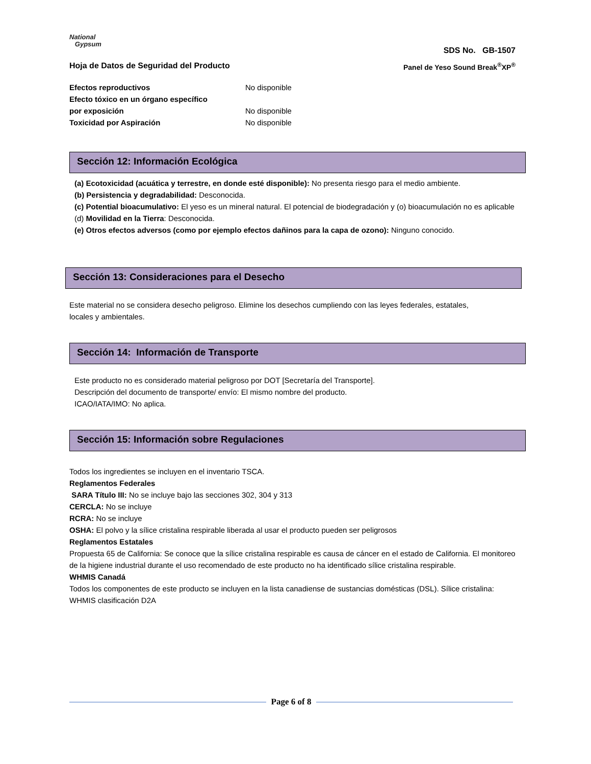National
Gypsum
SDS No. GB-1507
Hoja de Datos de Seguridad del Producto Panel de Yeso Sound Break<sup>®</sup>XP<sup>®</sup>
Efectos reproductivos No disponible Efecto tóxico en un órgano específico por exposición No disponible Toxicidad por Aspiración No disponible
Sección 12: Información Ecológica
(a) Ecotoxicidad (acuática y terrestre, en donde esté disponible): No presenta riesgo para el medio ambiente.
(b) Persistencia y degradabilidad: Desconocida.
(c) Potential bioacumulativo: El yeso es un mineral natural. El potencial de biodegradación y (o) bioacumulación no es aplicable
(d) Movilidad en la Tierra: Desconocida.
(e) Otros efectos adversos (como por ejemplo efectos dañinos para la capa de ozono): Ninguno conocido.
Sección 13: Consideraciones para el Desecho
Este material no se considera desecho peligroso. Elimine los desechos cumpliendo con las leyes federales, estatales, locales y ambientales.
Sección 14: Información de Transporte
Este producto no es considerado material peligroso por DOT [Secretaría del Transporte].
Descripción del documento de transporte/ envío: El mismo nombre del producto.
ICAO/IATA/IMO: No aplica.
Sección 15: Información sobre Regulaciones
Todos los ingredientes se incluyen en el inventario TSCA.
Reglamentos Federales
SARA Título III: No se incluye bajo las secciones 302, 304 y 313
CERCLA: No se incluye
RCRA: No se incluye
OSHA: El polvo y la sílice cristalina respirable liberada al usar el producto pueden ser peligrosos
Reglamentos Estatales
Propuesta 65 de California: Se conoce que la sílice cristalina respirable es causa de cáncer en el estado de California. El monitoreo de la higiene industrial durante el uso recomendado de este producto no ha identificado sílice cristalina respirable.
WHMIS Canadá
Todos los componentes de este producto se incluyen en la lista canadiense de sustancias domésticas (DSL). Sílice cristalina: WHMIS clasificación D2A
Page 6 of 8